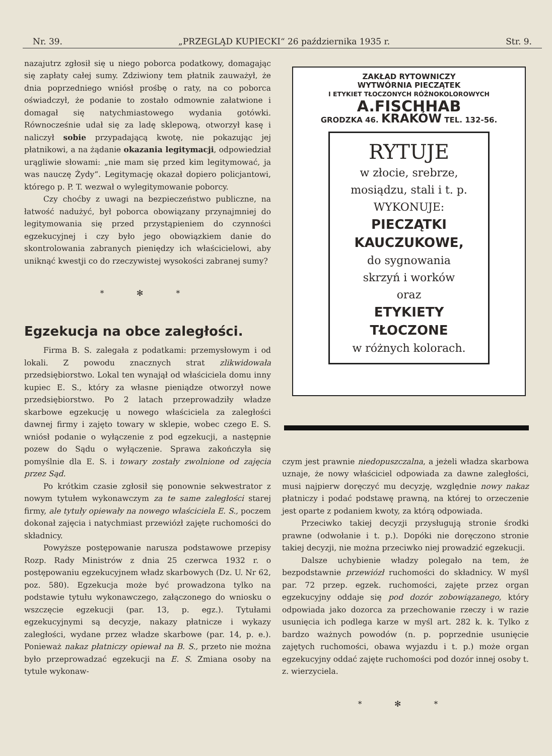Nr. 39. „PRZEGLĄD KUPIECKI“ 26 października 1935 r. Str. 9.
nazajutrz zgłosił się u niego poborca podatkowy, domagając się zapłaty całej sumy. Zdziwiony tem płatnik zauważył, że dnia poprzedniego wniósł prośbę o raty, na co poborca oświadczył, że podanie to zostało odmownie załatwione i domagał się natychmiastowego wydania gotówki. Równocześnie udał się za ladę sklepową, otworzył kasę i naliczył sobie przypadającą kwotę, nie pokazując jej płatnikowi, a na żądanie okazania legitymacji, odpowiedział urągliwie słowami: „nie mam się przed kim legitymować, ja was nauczę Żydy“. Legitymację okazał dopiero policjantowi, którego p. P. T. wezwał o wylegitymowanie poborcy.
Czy choćby z uwagi na bezpieczeństwo publiczne, na łatwość nadużyć, był poborca obowiązany przynajmniej do legitymowania się przed przystąpieniem do czynności egzekucyjnej i czy było jego obowiązkiem danie do skontrolowania zabranych pieniędzy ich właścicielowi, aby uniknąć kwestji co do rzeczywistej wysokości zabranej sumy?
* ✻ *
Egzekucja na obce zaległości.
Firma B. S. zalegała z podatkami: przemysłowym i od lokali. Z powodu znacznych strat zlikwidowała przedsiębiorstwo. Lokal ten wynajął od właściciela domu inny kupiec E. S., który za własne pieniądze otworzył nowe przedsiębiorstwo. Po 2 latach przeprowadziły władze skarbowe egzekucję u nowego właściciela za zaległości dawnej firmy i zajęto towary w sklepie, wobec czego E. S. wniósł podanie o wyłączenie z pod egzekucji, a następnie pozew do Sądu o wyłączenie. Sprawa zakończyła się pomyślnie dla E. S. i towary zostały zwolnione od zajęcia przez Sąd.
Po krótkim czasie zgłosił się ponownie sekwestrator z nowym tytułem wykonawczym za te same zaległości starej firmy, ale tytuły opiewały na nowego właściciela E. S., poczem dokonał zajęcia i natychmiast przewiózł zajęte ruchomości do składnicy.
Powyższe postępowanie narusza podstawowe przepisy Rozp. Rady Ministrów z dnia 25 czerwca 1932 r. o postępowaniu egzekucyjnem władz skarbowych (Dz. U. Nr 62, poz. 580). Egzekucja może być prowadzona tylko na podstawie tytułu wykonawczego, załączonego do wniosku o wszczęcie egzekucji (par. 13, p. egz.). Tytułami egzekucyjnymi są decyzje, nakazy płatnicze i wykazy zaległości, wydane przez władze skarbowe (par. 14, p. e.). Ponieważ nakaz płatniczy opiewał na B. S., przeto nie można było przeprowadzać egzekucji na E. S. Zmiana osoby na tytule wykonaw-
ZAKŁAD RYTOWNICZY
WYTWÓRNIA PIECZĄTEK
I ETYKIET TŁOCZONYCH RÓŻNOKOLOROWYCH
A.FISCHHAB
GRODZKA 46. KRAKÓW TEL. 132-56.
RYTUJE
w złocie, srebrze,
mosiądzu, stali i t. p.
WYKONUJE:
PIECZĄTKI KAUCZUKOWE,
do sygnowania
skrzyń i worków
oraz
ETYKIETY TŁOCZONE
w różnych kolorach.
czym jest prawnie niedopuszczalna, a jeżeli władza skarbowa uznaje, że nowy właściciel odpowiada za dawne zaległości, musi najpierw doręczyć mu decyzję, względnie nowy nakaz płatniczy i podać podstawę prawną, na której to orzeczenie jest oparte z podaniem kwoty, za którą odpowiada.
Przeciwko takiej decyzji przysługują stronie środki prawne (odwołanie i t. p.). Dopóki nie doręczono stronie takiej decyzji, nie można przeciwko niej prowadzić egzekucji.
Dalsze uchybienie władzy polegało na tem, że bezpodstawnie przewiózł ruchomości do składnicy. W myśl par. 72 przep. egzek. ruchomości, zajęte przez organ egzekucyjny oddaje się pod dozór zobowiązanego, który odpowiada jako dozorca za przechowanie rzeczy i w razie usunięcia ich podlega karze w myśl art. 282 k. k. Tylko z bardzo ważnych powodów (n. p. poprzednie usunięcie zajętych ruchomości, obawa wyjazdu i t. p.) może organ egzekucyjny oddać zajęte ruchomości pod dozór innej osoby t. z. wierzyciela.
* ✻ *